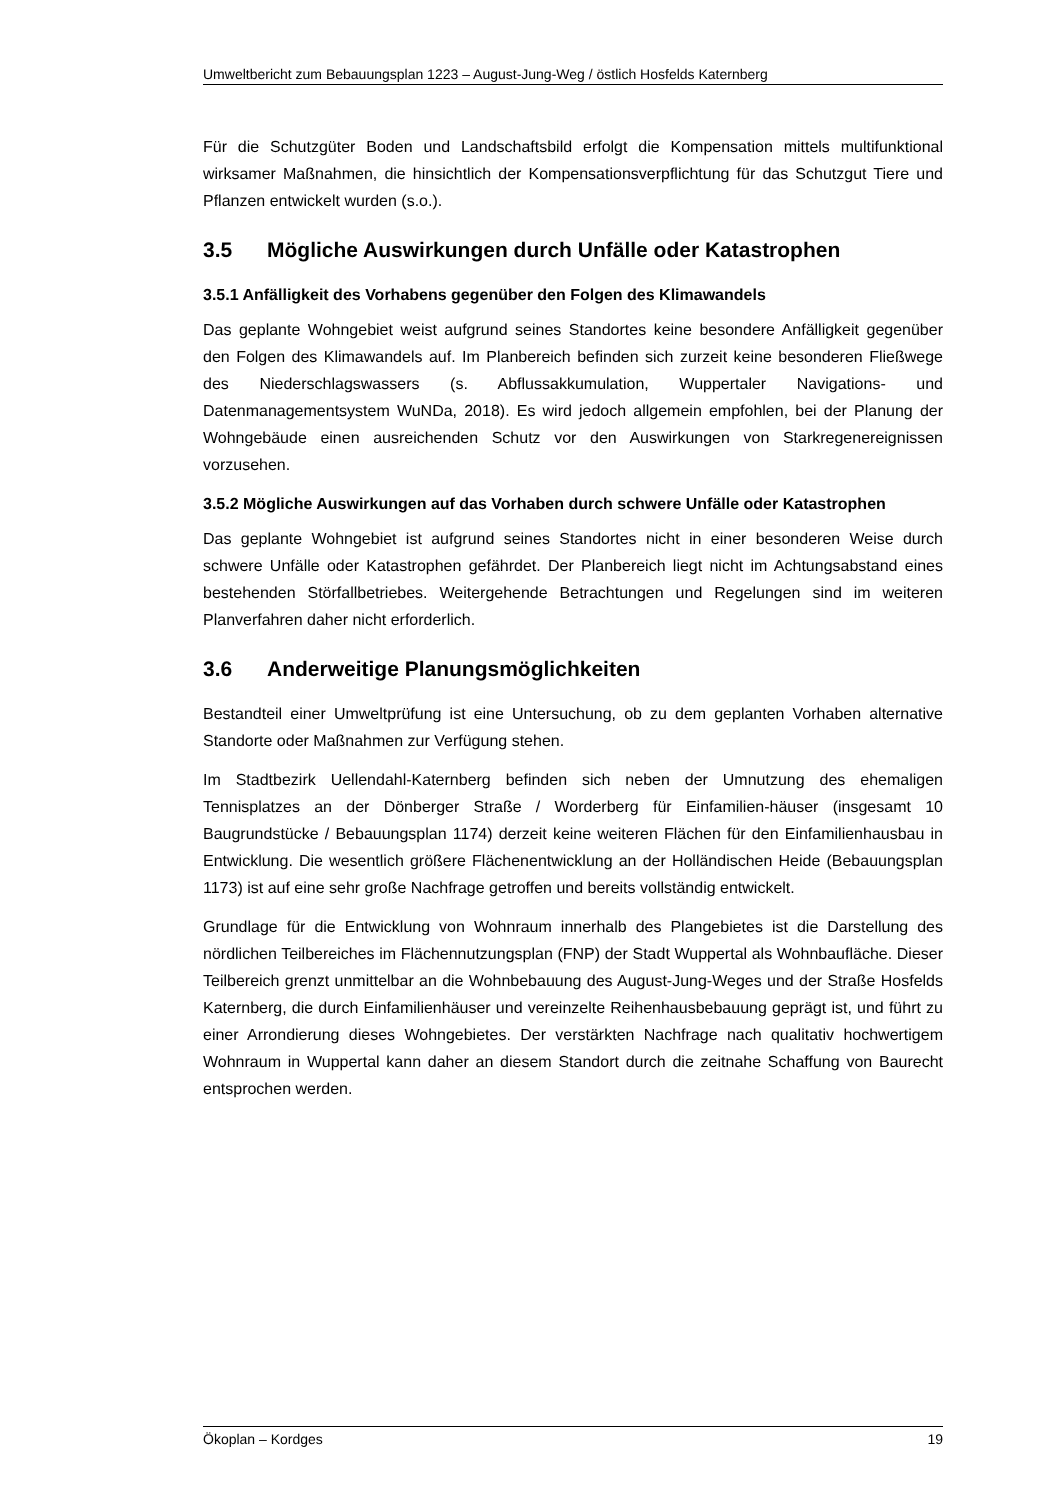Umweltbericht zum Bebauungsplan 1223 – August-Jung-Weg / östlich Hosfelds Katernberg
Für die Schutzgüter Boden und Landschaftsbild erfolgt die Kompensation mittels multifunktional wirksamer Maßnahmen, die hinsichtlich der Kompensationsverpflichtung für das Schutzgut Tiere und Pflanzen entwickelt wurden (s.o.).
3.5 Mögliche Auswirkungen durch Unfälle oder Katastrophen
3.5.1 Anfälligkeit des Vorhabens gegenüber den Folgen des Klimawandels
Das geplante Wohngebiet weist aufgrund seines Standortes keine besondere Anfälligkeit gegenüber den Folgen des Klimawandels auf. Im Planbereich befinden sich zurzeit keine besonderen Fließwege des Niederschlagswassers (s. Abflussakkumulation, Wuppertaler Navigations- und Datenmanagementsystem WuNDa, 2018). Es wird jedoch allgemein empfohlen, bei der Planung der Wohngebäude einen ausreichenden Schutz vor den Auswirkungen von Starkregenereignissen vorzusehen.
3.5.2 Mögliche Auswirkungen auf das Vorhaben durch schwere Unfälle oder Katastrophen
Das geplante Wohngebiet ist aufgrund seines Standortes nicht in einer besonderen Weise durch schwere Unfälle oder Katastrophen gefährdet. Der Planbereich liegt nicht im Achtungsabstand eines bestehenden Störfallbetriebes. Weitergehende Betrachtungen und Regelungen sind im weiteren Planverfahren daher nicht erforderlich.
3.6 Anderweitige Planungsmöglichkeiten
Bestandteil einer Umweltprüfung ist eine Untersuchung, ob zu dem geplanten Vorhaben alternative Standorte oder Maßnahmen zur Verfügung stehen.
Im Stadtbezirk Uellendahl-Katernberg befinden sich neben der Umnutzung des ehemaligen Tennisplatzes an der Dönberger Straße / Worderberg für Einfamilien-häuser (insgesamt 10 Baugrundstücke / Bebauungsplan 1174) derzeit keine weiteren Flächen für den Einfamilienhausbau in Entwicklung. Die wesentlich größere Flächenentwicklung an der Holländischen Heide (Bebauungsplan 1173) ist auf eine sehr große Nachfrage getroffen und bereits vollständig entwickelt.
Grundlage für die Entwicklung von Wohnraum innerhalb des Plangebietes ist die Darstellung des nördlichen Teilbereiches im Flächennutzungsplan (FNP) der Stadt Wuppertal als Wohnbaufläche. Dieser Teilbereich grenzt unmittelbar an die Wohnbebauung des August-Jung-Weges und der Straße Hosfelds Katernberg, die durch Einfamilienhäuser und vereinzelte Reihenhausbebauung geprägt ist, und führt zu einer Arrondierung dieses Wohngebietes. Der verstärkten Nachfrage nach qualitativ hochwertigem Wohnraum in Wuppertal kann daher an diesem Standort durch die zeitnahe Schaffung von Baurecht entsprochen werden.
Ökoplan – Kordges 19